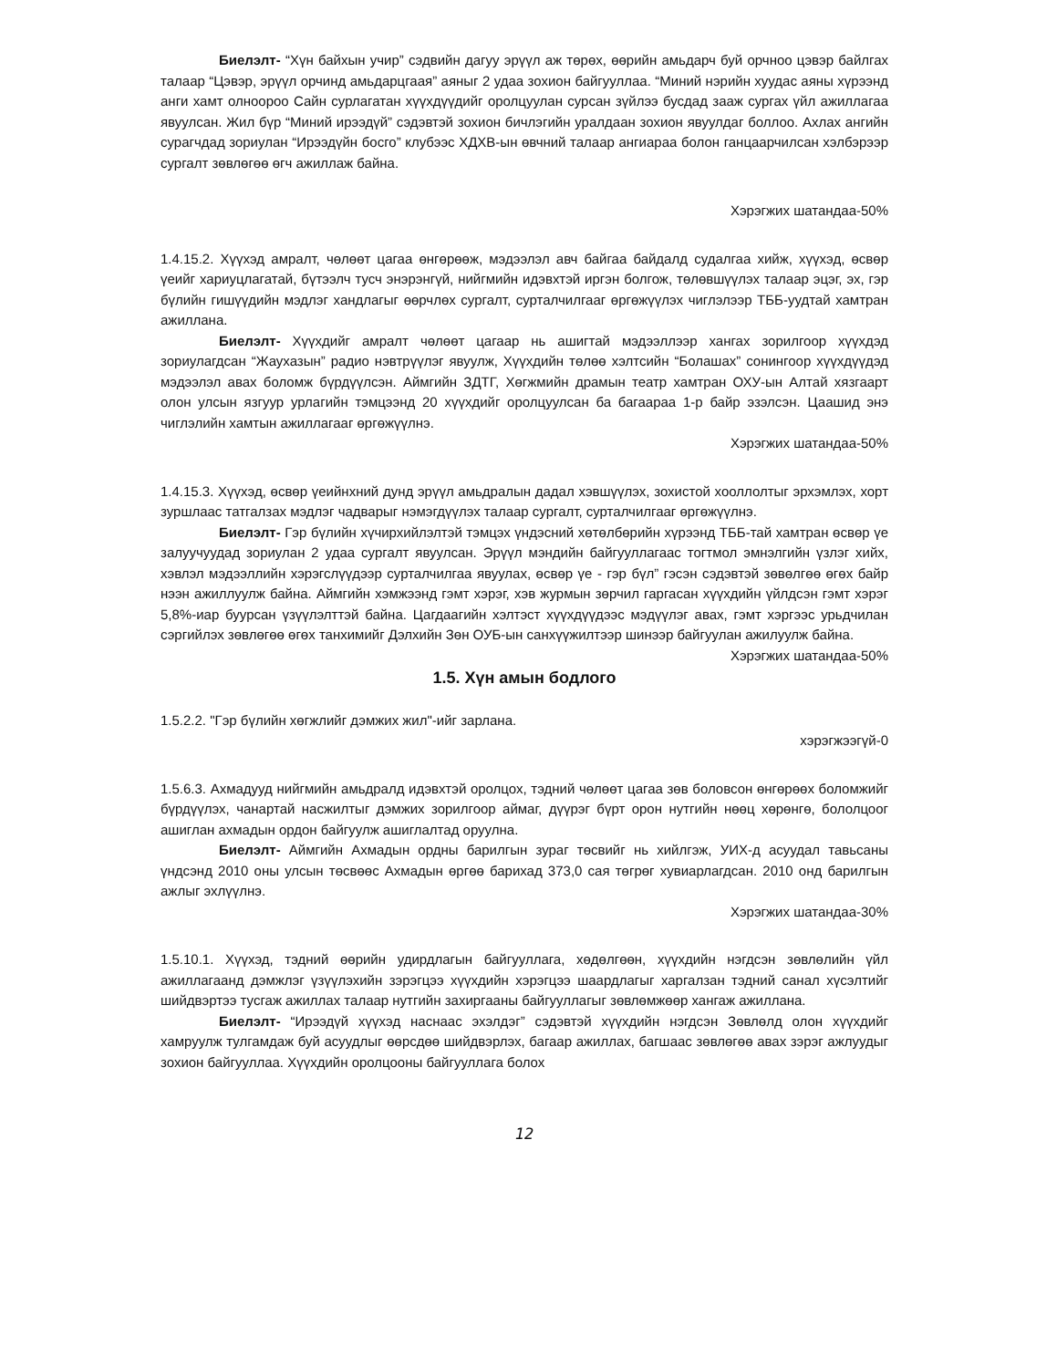Биелэлт- “Хүн байхын учир” сэдвийн дагуу эрүүл аж төрөх, өөрийн амьдарч буй орчноо цэвэр байлгах талаар “Цэвэр, эрүүл орчинд амьдарцгаая” аяныг 2 удаа зохион байгууллаа. “Миний нэрийн хуудас аяны хүрээнд анги хамт олноороо Сайн сурлагатан хүүхдүүдийг оролцуулан сурсан зүйлээ бусдад зааж сургах үйл ажиллагаа явуулсан. Жил бүр “Миний ирээдүй” сэдэвтэй зохион бичлэгийн уралдаан зохион явуулдаг боллоо. Ахлах ангийн сурагчдад зориулан “Ирээдүйн босго” клубээс ХДХВ-ын өвчний талаар ангиараа болон ганцаарчилсан хэлбэрээр сургалт зөвлөгөө өгч ажиллаж байна.
Хэрэгжих шатандаа-50%
1.4.15.2. Хүүхэд амралт, чөлөөт цагаа өнгөрөөж, мэдээлэл авч байгаа байдалд судалгаа хийж, хүүхэд, өсвөр үеийг хариуцлагатай, бүтээлч тусч энэрэнгүй, нийгмийн идэвхтэй иргэн болгож, төлөвшүүлэх талаар эцэг, эх, гэр бүлийн гишүүдийн мэдлэг хандлагыг өөрчлөх сургалт, сурталчилгааг өргөжүүлэх чиглэлээр ТББ-уудтай хамтран ажиллана.
Биелэлт- Хүүхдийг амралт чөлөөт цагаар нь ашигтай мэдээллээр хангах зорилгоор хүүхдэд зориулагдсан “Жаухазын” радио нэвтрүүлэг явуулж, Хүүхдийн төлөө хэлтсийн “Болашах” сонингоор хүүхдүүдэд мэдээлэл авах боломж бүрдүүлсэн. Аймгийн ЗДТГ, Хөгжмийн драмын театр хамтран ОХУ-ын Алтай хязгаарт олон улсын язгуур урлагийн тэмцээнд 20 хүүхдийг оролцуулсан ба багаараа 1-р байр эзэлсэн. Цаашид энэ чиглэлийн хамтын ажиллагааг өргөжүүлнэ.
Хэрэгжих шатандаа-50%
1.4.15.3. Хүүхэд, өсвөр үеийнхний дунд эрүүл амьдралын дадал хэвшүүлэх, зохистой хооллолтыг эрхэмлэх, хорт зуршлаас татгалзах мэдлэг чадварыг нэмэгдүүлэх талаар сургалт, сурталчилгааг өргөжүүлнэ.
Биелэлт- Гэр бүлийн хүчирхийлэлтэй тэмцэх үндэсний хөтөлбөрийн хүрээнд ТББ-тай хамтран өсвөр үе залуучуудад зориулан 2 удаа сургалт явуулсан. Эрүүл мэндийн байгууллагаас тогтмол эмнэлгийн үзлэг хийх, хэвлэл мэдээллийн хэрэгслүүдээр сурталчилгаа явуулах, өсвөр үе - гэр бүл” гэсэн сэдэвтэй зөвөлгөө өгөх байр нээн ажиллуулж байна. Аймгийн хэмжээнд гэмт хэрэг, хэв журмын зөрчил гаргасан хүүхдийн үйлдсэн гэмт хэрэг 5,8%-иар буурсан үзүүлэлттэй байна. Цагдаагийн хэлтэст хүүхдүүдээс мэдүүлэг авах, гэмт хэргээс урьдчилан сэргийлэх зөвлөгөө өгөх танхимийг Дэлхийн Зөн ОУБ-ын санхүүжилтээр шинээр байгуулан ажилуулж байна.
Хэрэгжих шатандаа-50%
1.5. Хүн амын бодлого
1.5.2.2. "Гэр бүлийн хөгжлийг дэмжих жил"-ийг зарлана.
хэрэгжээгүй-0
1.5.6.3. Ахмадууд нийгмийн амьдралд идэвхтэй оролцох, тэдний чөлөөт цагаа зөв боловсон өнгөрөөх боломжийг бүрдүүлэх, чанартай насжилтыг дэмжих зорилгоор аймаг, дүүрэг бүрт орон нутгийн нөөц хөрөнгө, бололцоог ашиглан ахмадын ордон байгуулж ашиглалтад оруулна.
Биелэлт- Аймгийн Ахмадын ордны барилгын зураг төсвийг нь хийлгэж, УИХ-д асуудал тавьсаны үндсэнд 2010 оны улсын төсвөөс Ахмадын өргөө барихад 373,0 сая төгрөг хувиарлагдсан. 2010 онд барилгын ажлыг эхлүүлнэ.
Хэрэгжих шатандаа-30%
1.5.10.1. Хүүхэд, тэдний өөрийн удирдлагын байгууллага, хөдөлгөөн, хүүхдийн нэгдсэн зөвлөлийн үйл ажиллагаанд дэмжлэг үзүүлэхийн зэрэгцээ хүүхдийн хэрэгцээ шаардлагыг харгалзан тэдний санал хүсэлтийг шийдвэртээ тусгаж ажиллах талаар нутгийн захиргааны байгууллагыг зөвлөмжөөр хангаж ажиллана.
Биелэлт- “Ирээдүй хүүхэд наснаас эхэлдэг” сэдэвтэй хүүхдийн нэгдсэн Зөвлөлд олон хүүхдийг хамруулж тулгамдаж буй асуудлыг өөрсдөө шийдвэрлэх, багаар ажиллах, багшаас зөвлөгөө авах зэрэг ажлуудыг зохион байгууллаа. Хүүхдийн оролцооны байгууллага болох
12